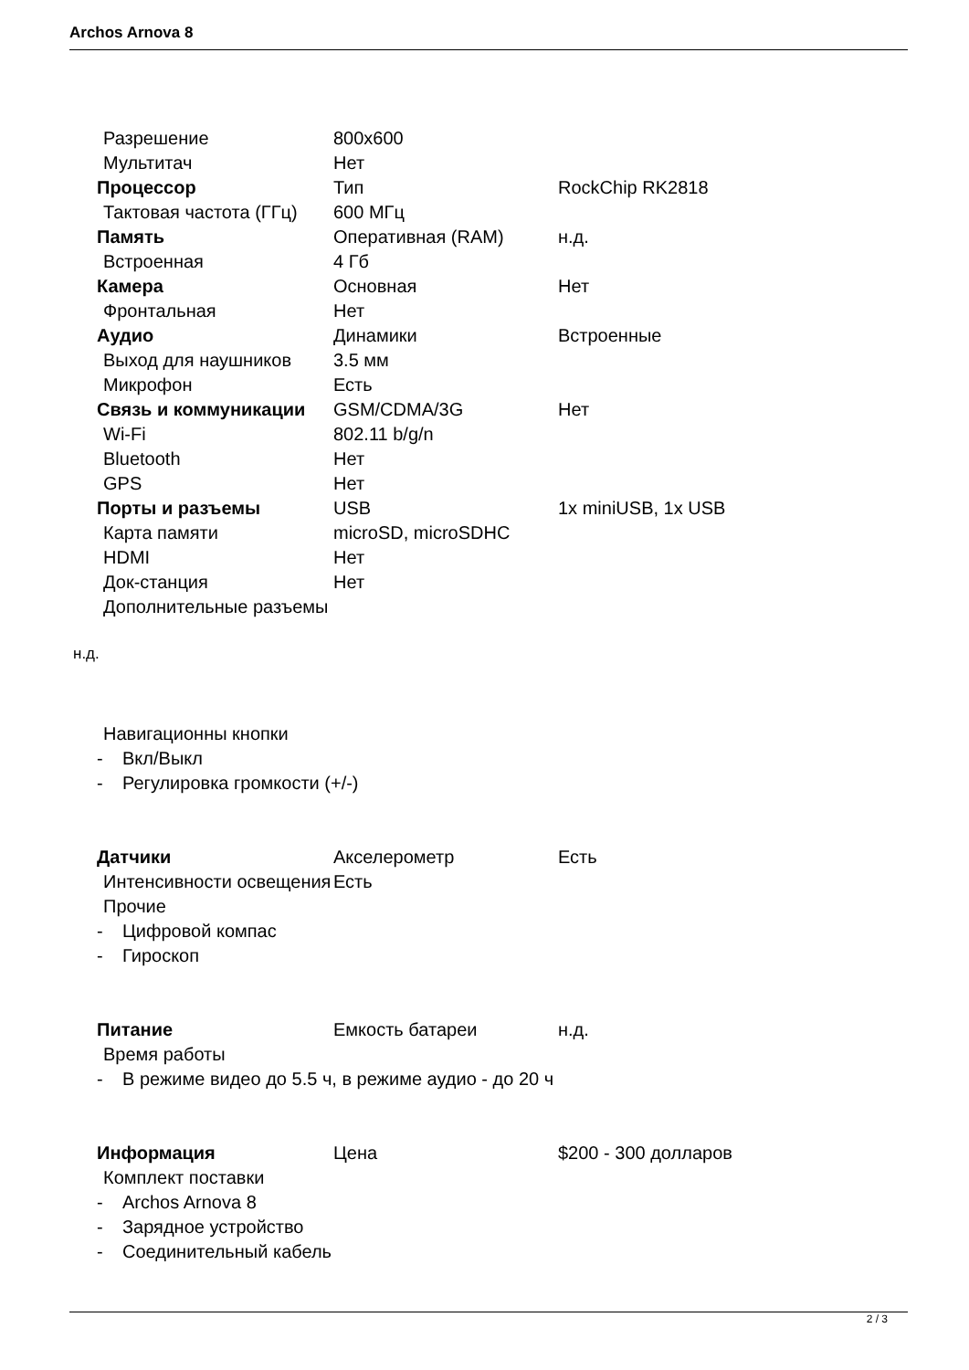Archos Arnova 8
Разрешение 800x600
Мультитач Нет
Процессор Тип RockChip RK2818
Тактовая частота (ГГц)
600 МГц
Память Оперативная (RAM) н.д.
Встроенная 4 Гб
Камера Основная Нет
Фронтальная Нет
Аудио Динамики Встроенные
Выход для наушников 3.5 мм
Микрофон Есть
Связь и коммуникации GSM/CDMA/3G Нет
Wi-Fi 802.11 b/g/n
Bluetooth Нет
GPS Нет
Порты и разъемы USB 1x miniUSB, 1x USB
Карта памяти microSD, microSDHC
HDMI Нет
Док-станция Нет
Дополнительные разъемы
н.д.
Навигационны кнопки
- Вкл/Выкл
- Регулировка громкости (+/-)
Датчики Акселерометр Есть
Интенсивности освещения
Есть
Прочие
- Цифровой компас
- Гироскоп
Питание Емкость батареи н.д.
Время работы
- В режиме видео до 5.5 ч, в режиме аудио - до 20 ч
Информация Цена $200 - 300 долларов
Комплект поставки
- Archos Arnova 8
- Зарядное устройство
- Соединительный кабель
2 / 3